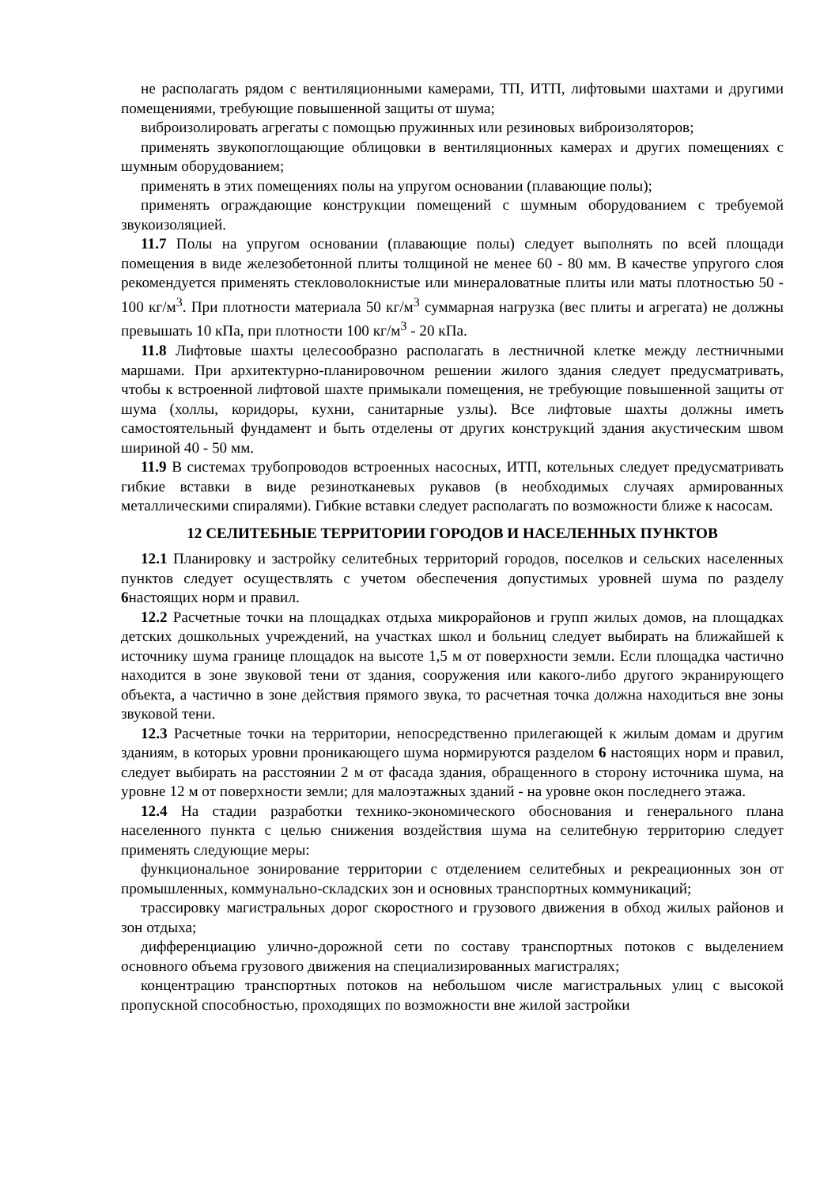не располагать рядом с вентиляционными камерами, ТП, ИТП, лифтовыми шахтами и другими помещениями, требующие повышенной защиты от шума;
виброизолировать агрегаты с помощью пружинных или резиновых виброизоляторов;
применять звукопоглощающие облицовки в вентиляционных камерах и других помещениях с шумным оборудованием;
применять в этих помещениях полы на упругом основании (плавающие полы);
применять ограждающие конструкции помещений с шумным оборудованием с требуемой звукоизоляцией.
11.7 Полы на упругом основании (плавающие полы) следует выполнять по всей площади помещения в виде железобетонной плиты толщиной не менее 60 - 80 мм. В качестве упругого слоя рекомендуется применять стекловолокнистые или минераловатные плиты или маты плотностью 50 - 100 кг/м<sup>3</sup>. При плотности материала 50 кг/м<sup>3</sup> суммарная нагрузка (вес плиты и агрегата) не должны превышать 10 кПа, при плотности 100 кг/м<sup>3</sup> - 20 кПа.
11.8 Лифтовые шахты целесообразно располагать в лестничной клетке между лестничными маршами. При архитектурно-планировочном решении жилого здания следует предусматривать, чтобы к встроенной лифтовой шахте примыкали помещения, не требующие повышенной защиты от шума (холлы, коридоры, кухни, санитарные узлы). Все лифтовые шахты должны иметь самостоятельный фундамент и быть отделены от других конструкций здания акустическим швом шириной 40 - 50 мм.
11.9 В системах трубопроводов встроенных насосных, ИТП, котельных следует предусматривать гибкие вставки в виде резинотканевых рукавов (в необходимых случаях армированных металлическими спиралями). Гибкие вставки следует располагать по возможности ближе к насосам.
12 СЕЛИТЕБНЫЕ ТЕРРИТОРИИ ГОРОДОВ И НАСЕЛЕННЫХ ПУНКТОВ
12.1 Планировку и застройку селитебных территорий городов, поселков и сельских населенных пунктов следует осуществлять с учетом обеспечения допустимых уровней шума по разделу 6настоящих норм и правил.
12.2 Расчетные точки на площадках отдыха микрорайонов и групп жилых домов, на площадках детских дошкольных учреждений, на участках школ и больниц следует выбирать на ближайшей к источнику шума границе площадок на высоте 1,5 м от поверхности земли. Если площадка частично находится в зоне звуковой тени от здания, сооружения или какого-либо другого экранирующего объекта, а частично в зоне действия прямого звука, то расчетная точка должна находиться вне зоны звуковой тени.
12.3 Расчетные точки на территории, непосредственно прилегающей к жилым домам и другим зданиям, в которых уровни проникающего шума нормируются разделом 6 настоящих норм и правил, следует выбирать на расстоянии 2 м от фасада здания, обращенного в сторону источника шума, на уровне 12 м от поверхности земли; для малоэтажных зданий - на уровне окон последнего этажа.
12.4 На стадии разработки технико-экономического обоснования и генерального плана населенного пункта с целью снижения воздействия шума на селитебную территорию следует применять следующие меры:
функциональное зонирование территории с отделением селитебных и рекреационных зон от промышленных, коммунально-складских зон и основных транспортных коммуникаций;
трассировку магистральных дорог скоростного и грузового движения в обход жилых районов и зон отдыха;
дифференциацию улично-дорожной сети по составу транспортных потоков с выделением основного объема грузового движения на специализированных магистралях;
концентрацию транспортных потоков на небольшом числе магистральных улиц с высокой пропускной способностью, проходящих по возможности вне жилой застройки